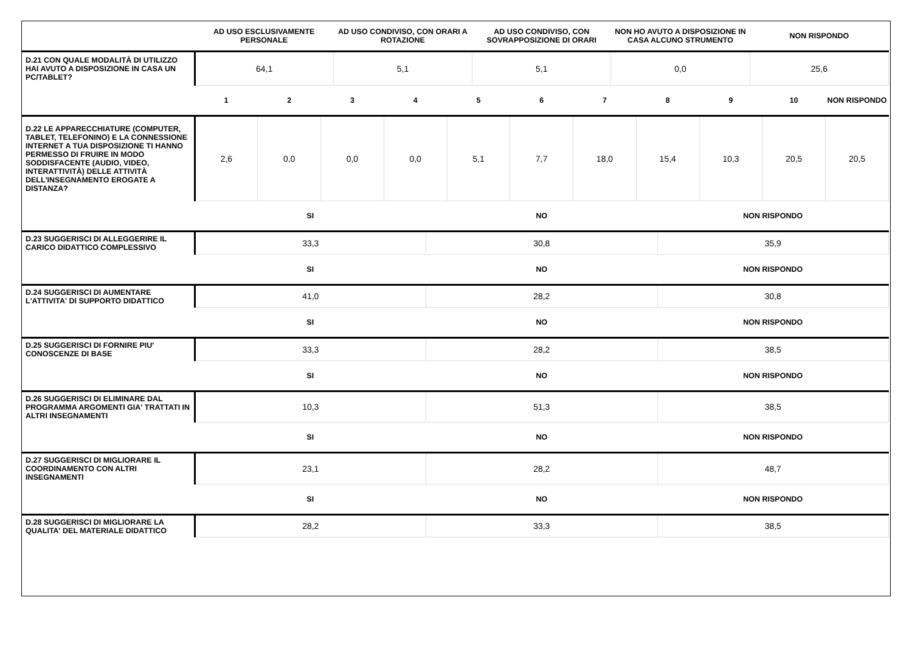| | AD USO ESCLUSIVAMENTE PERSONALE | AD USO CONDIVISO, CON ORARI A ROTAZIONE | AD USO CONDIVISO, CON SOVRAPPOSIZIONE DI ORARI | NON HO AVUTO A DISPOSIZIONE IN CASA ALCUNO STRUMENTO | NON RISPONDO |
| --- | --- | --- | --- | --- | --- |
| D.21 CON QUALE MODALITÀ DI UTILIZZO HAI AVUTO A DISPOSIZIONE IN CASA UN PC/TABLET? | 64,1 | 5,1 | 5,1 | 0,0 | 25,6 |
| | 1 | 2 | 3 | 4 | 5 | 6 | 7 | 8 | 9 | 10 | NON RISPONDO |
| --- | --- | --- | --- | --- | --- | --- | --- | --- | --- | --- | --- |
| D.22 LE APPARECCHIATURE (COMPUTER, TABLET, TELEFONINO) E LA CONNESSIONE INTERNET A TUA DISPOSIZIONE TI HANNO PERMESSO DI FRUIRE IN MODO SODDISFACENTE (AUDIO, VIDEO, INTERATTIVITÀ) DELLE ATTIVITÀ DELL'INSEGNAMENTO EROGATE A DISTANZA? | 2,6 | 0,0 | 0,0 | 0,0 | 5,1 | 7,7 | 18,0 | 15,4 | 10,3 | 20,5 | 20,5 |
| | SI | NO | NON RISPONDO |
| --- | --- | --- | --- |
| D.23 SUGGERISCI DI ALLEGGERIRE IL CARICO DIDATTICO COMPLESSIVO | 33,3 | 30,8 | 35,9 |
| | SI | NO | NON RISPONDO |
| D.24 SUGGERISCI DI AUMENTARE L'ATTIVITA' DI SUPPORTO DIDATTICO | 41,0 | 28,2 | 30,8 |
| | SI | NO | NON RISPONDO |
| D.25 SUGGERISCI DI FORNIRE PIU' CONOSCENZE DI BASE | 33,3 | 28,2 | 38,5 |
| | SI | NO | NON RISPONDO |
| D.26 SUGGERISCI DI ELIMINARE DAL PROGRAMMA ARGOMENTI GIA' TRATTATI IN ALTRI INSEGNAMENTI | 10,3 | 51,3 | 38,5 |
| | SI | NO | NON RISPONDO |
| D.27 SUGGERISCI DI MIGLIORARE IL COORDINAMENTO CON ALTRI INSEGNAMENTI | 23,1 | 28,2 | 48,7 |
| | SI | NO | NON RISPONDO |
| D.28 SUGGERISCI DI MIGLIORARE LA QUALITA' DEL MATERIALE DIDATTICO | 28,2 | 33,3 | 38,5 |